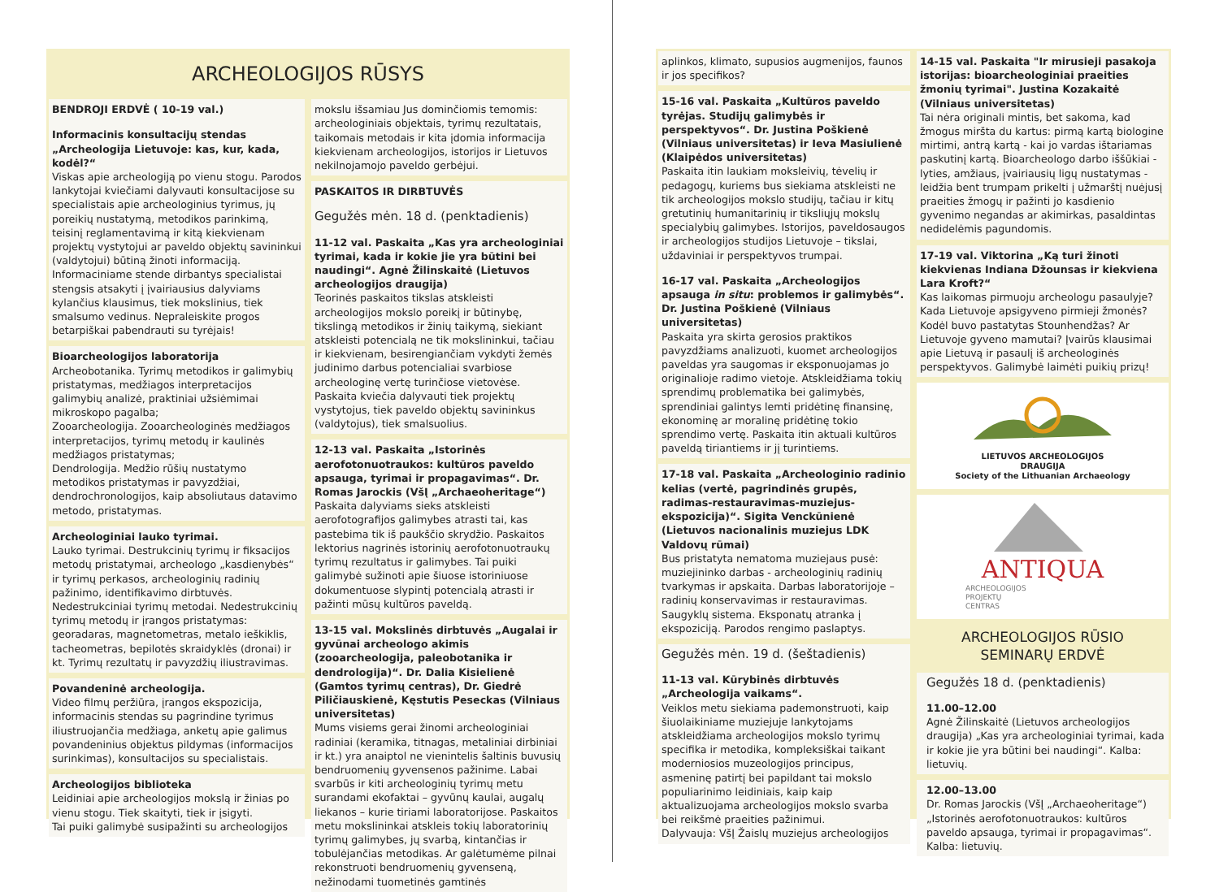ARCHEOLOGIJOS RŪSYS
BENDROJI ERDVĖ ( 10-19 val.)
Informacinis konsultacijų stendas „Archeologija Lietuvoje: kas, kur, kada, kodėl?“
Viskas apie archeologiją po vienu stogu. Parodos lankytojai kviečiami dalyvauti konsultacijose su specialistais apie archeologinius tyrimus, jų poreikių nustatymą, metodikos parinkimą, teisinį reglamentavimą ir kitą kiekvienam projektų vystytojui ar paveldo objektų savininkui (valdytojui) būtiną žinoti informaciją. Informaciniame stende dirbantys specialistai stengsis atsakyti į įvairiausius dalyviams kylančius klausimus, tiek mokslinius, tiek smalsumo vedinus. Nepraleiskite progos betarpiškai pabendrauti su tyrėjais!
Bioarcheologijos laboratorija
Archeobotanika. Tyrimų metodikos ir galimybių pristatymas, medžiagos interpretacijos galimybių analizė, praktiniai užsiėmimai mikroskopo pagalba;
Zooarcheologija. Zooarcheologinės medžiagos interpretacijos, tyrimų metodų ir kaulinės medžiagos pristatymas;
Dendrologija. Medžio rūšių nustatymo metodikos pristatymas ir pavyzdžiai, dendrochronologijos, kaip absoliutaus datavimo metodo, pristatymas.
Archeologiniai lauko tyrimai.
Lauko tyrimai. Destrukcinių tyrimų ir fiksacijos metodų pristatymai, archeologo „kasdienybės“ ir tyrimų perkasos, archeologinių radinių pažinimo, identifikavimo dirbtuvės.
Nedestrukciniai tyrimų metodai. Nedestrukcinių tyrimų metodų ir įrangos pristatymas: georadaras, magnetometras, metalo ieškiklis, tacheometras, bepilotės skraidyklės (dronai) ir kt. Tyrimų rezultatų ir pavyzdžių iliustravimas.
Povandeninė archeologija.
Video filmų peržiūra, įrangos ekspozicija, informacinis stendas su pagrindine tyrimus iliustruojančia medžiaga, anketų apie galimus povandeninius objektus pildymas (informacijos surinkimas), konsultacijos su specialistais.
Archeologijos biblioteka
Leidiniai apie archeologijos mokslą ir žinias po vienu stogu. Tiek skaityti, tiek ir įsigyti.
Tai puiki galimybė susipažinti su archeologijos
mokslu išsamiau Jus dominčiomis temomis: archeologiniais objektais, tyrimų rezultatais, taikomais metodais ir kita įdomia informacija kiekvienam archeologijos, istorijos ir Lietuvos nekilnojamojo paveldo gerbėjui.
PASKAITOS IR DIRBTUVĖS
Gegužės mėn. 18 d. (penktadienis)
11-12 val. Paskaita „Kas yra archeologiniai tyrimai, kada ir kokie jie yra būtini bei naudingi“. Agnė Žilinskaitė (Lietuvos archeologijos draugija)
Teorinės paskaitos tikslas atskleisti archeologijos mokslo poreikį ir būtinybę, tikslingą metodikos ir žinių taikymą, siekiant atskleisti potencialą ne tik mokslininkui, tačiau ir kiekvienam, besirengiančiam vykdyti žemės judinimo darbus potencialiai svarbiose archeologinę vertę turinčiose vietovėse. Paskaita kviečia dalyvauti tiek projektų vystytojus, tiek paveldo objektų savininkus (valdytojus), tiek smalsuolius.
12-13 val. Paskaita „Istorinės aerofotonuotraukos: kultūros paveldo apsauga, tyrimai ir propagavimas“. Dr. Romas Jarockis (VšĮ „Archaeoheritage“)
Paskaita dalyviams sieks atskleisti aerofotografijos galimybes atrasti tai, kas pastebima tik iš paukščio skrydžio. Paskaitos lektorius nagrinės istorinių aerofotonuotraukų tyrimų rezultatus ir galimybes. Tai puiki galimybė sužinoti apie šiuose istoriniuose dokumentuose slypintį potencialą atrasti ir pažinti mūsų kultūros paveldą.
13-15 val. Mokslinės dirbtuvės „Augalai ir gyvūnai archeologo akimis (zooarcheologija, paleobotanika ir dendrologija)“. Dr. Dalia Kisielienė (Gamtos tyrimų centras), Dr. Giedrė Piličiauskienė, Kęstutis Peseckas (Vilniaus universitetas)
Mums visiems gerai žinomi archeologiniai radiniai (keramika, titnagas, metaliniai dirbiniai ir kt.) yra anaiptol ne vienintelis šaltinis buvusių bendruomenių gyvensenos pažinime. Labai svarbūs ir kiti archeologinių tyrimų metu surandami ekofaktai – gyvūnų kaulai, augalų liekanos – kurie tiriami laboratorijose. Paskaitos metu mokslininkai atskleis tokių laboratorinių tyrimų galimybes, jų svarbą, kintančias ir tobulėjančias metodikas. Ar galėtumėme pilnai rekonstruoti bendruomenių gyvenseną, nežinodami tuometinės gamtinės
aplinkos, klimato, supusios augmenijos, faunos ir jos specifikos?
15-16 val. Paskaita „Kultūros paveldo tyrėjas. Studijų galimybės ir perspektyvos“. Dr. Justina Poškienė (Vilniaus universitetas) ir Ieva Masiulienė (Klaipėdos universitetas)
Paskaita itin laukiam moksleivių, tėvelių ir pedagogų, kuriems bus siekiama atskleisti ne tik archeologijos mokslo studijų, tačiau ir kitų gretutinių humanitarinių ir tiksliųjų mokslų specialybių galimybes. Istorijos, paveldosaugos ir archeologijos studijos Lietuvoje – tikslai, uždaviniai ir perspektyvos trumpai.
16-17 val. Paskaita „Archeologijos apsauga in situ: problemos ir galimybės“. Dr. Justina Poškienė (Vilniaus universitetas)
Paskaita yra skirta gerosios praktikos pavyzdžiams analizuoti, kuomet archeologijos paveldas yra saugomas ir eksponuojamas jo originalioje radimo vietoje. Atskleidžiama tokių sprendimų problematika bei galimybės, sprendiniai galintys lemti pridėtinę finansinę, ekonominę ar moralinę pridėtinę tokio sprendimo vertę. Paskaita itin aktuali kultūros paveldą tiriantiems ir jį turintiems.
17-18 val. Paskaita „Archeologinio radinio kelias (vertė, pagrindinės grupės, radimas-restauravimas-muziejus-ekspozicija)“. Sigita Venckūnienė (Lietuvos nacionalinis muziejus LDK Valdovų rūmai)
Bus pristatyta nematoma muziejaus pusė: muziejininko darbas - archeologinių radinių tvarkymas ir apskaita. Darbas laboratorijoje – radinių konservavimas ir restauravimas. Saugyklų sistema. Eksponatų atranka į ekspoziciją. Parodos rengimo paslaptys.
Gegužės mėn. 19 d. (šeštadienis)
11-13 val. Kūrybinės dirbtuvės „Archeologija vaikams“.
Veiklos metu siekiama pademonstruoti, kaip šiuolaikiniame muziejuje lankytojams atskleidžiama archeologijos mokslo tyrimų specifika ir metodika, kompleksiškai taikant moderniosios muzeologijos principus, asmeninę patirtį bei papildant tai mokslo populiarinimo leidiniais, kaip kaip aktualizuojama archeologijos mokslo svarba bei reikšmė praeities pažinimui.
Dalyvauja: VšĮ Žaislų muziejus archeologijos
14-15 val. Paskaita "Ir mirusieji pasakoja istorijas: bioarcheologiniai praeities žmonių tyrimai". Justina Kozakaitė (Vilniaus universitetas)
Tai nėra originali mintis, bet sakoma, kad žmogus miršta du kartus: pirmą kartą biologine mirtimi, antrą kartą - kai jo vardas ištariamas paskutinį kartą. Bioarcheologo darbo iššūkiai - lyties, amžiaus, įvairiausių ligų nustatymas - leidžia bent trumpam prikelti į užmarštį nuėjusį praeities žmogų ir pažinti jo kasdienio gyvenimo negandas ar akimirkas, pasaldintas nedidelėmis pagundomis.
17-19 val. Viktorina „Ką turi žinoti kiekvienas Indiana Džounsas ir kiekviena Lara Kroft?“
Kas laikomas pirmuoju archeologu pasaulyje? Kada Lietuvoje apsigyveno pirmieji žmonės? Kodėl buvo pastatytas Stounhendžas? Ar Lietuvoje gyveno mamutai? Įvairūs klausimai apie Lietuvą ir pasaulį iš archeologinės perspektyvos. Galimybė laimėti puikių prizų!
LIETUVOS ARCHEOLOGIJOS
DRAUGIJA
Society of the Lithuanian Archaeology
ANTIQUA
ARCHEOLOGIJOS
PROJEKTŲ
CENTRAS
ARCHEOLOGIJOS RŪSIO
SEMINARŲ ERDVĖ
Gegužės 18 d. (penktadienis)
11.00–12.00
Agnė Žilinskaitė (Lietuvos archeologijos draugija) „Kas yra archeologiniai tyrimai, kada ir kokie jie yra būtini bei naudingi“. Kalba: lietuvių.
12.00–13.00
Dr. Romas Jarockis (VšĮ „Archaeoheritage“) „Istorinės aerofotonuotraukos: kultūros paveldo apsauga, tyrimai ir propagavimas“. Kalba: lietuvių.